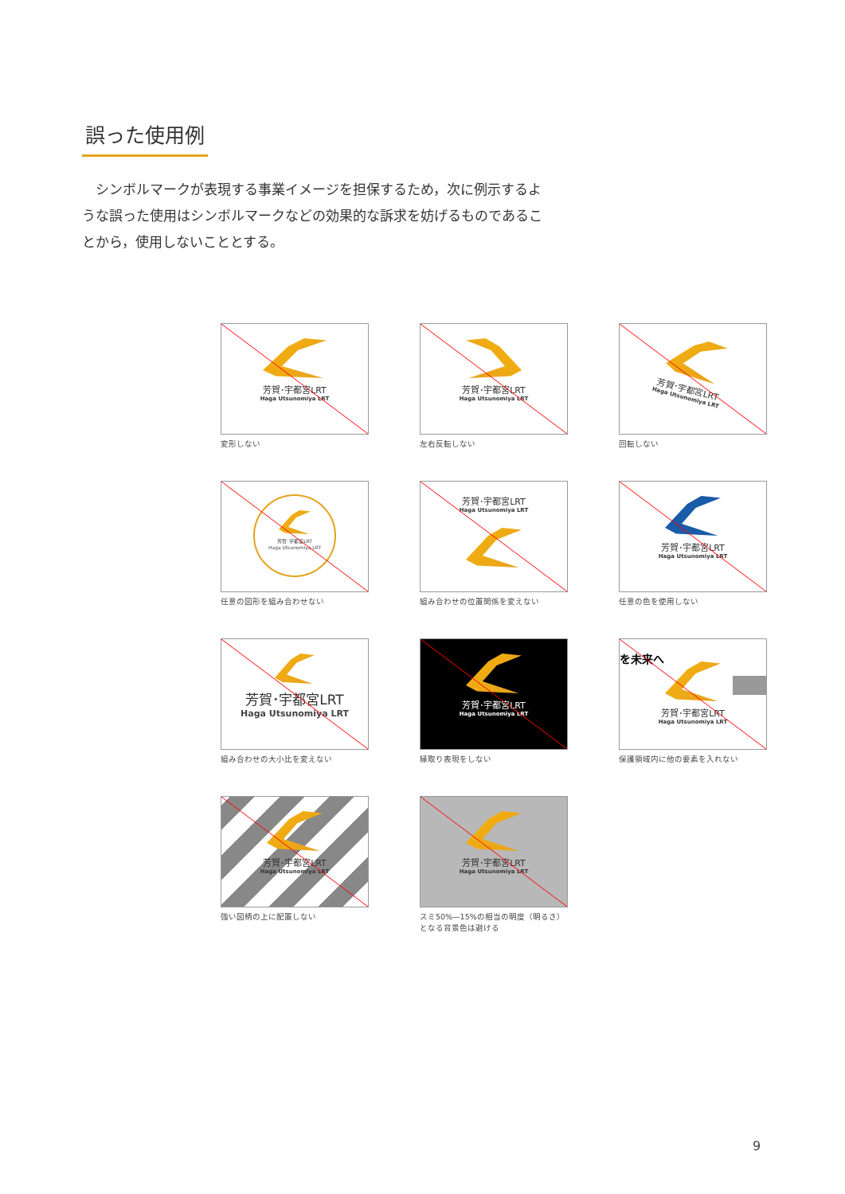誤った使用例
　シンボルマークが表現する事業イメージを担保するため，次に例示するような誤った使用はシンボルマークなどの効果的な訴求を妨げるものであることから，使用しないこととする。
芳賀･宇都宮LRT
Haga Utsunomiya LRT
変形しない
芳賀･宇都宮LRT
Haga Utsunomiya LRT
左右反転しない
芳賀･宇都宮LRT
Haga Utsunomiya LRT
回転しない
芳賀･宇都宮LRT
Haga Utsunomiya LRT
任意の図形を組み合わせない
芳賀･宇都宮LRT
Haga Utsunomiya LRT
組み合わせの位置関係を変えない
芳賀･宇都宮LRT
Haga Utsunomiya LRT
任意の色を使用しない
芳賀･宇都宮LRT
Haga Utsunomiya LRT
組み合わせの大小比を変えない
芳賀･宇都宮LRT
Haga Utsunomiya LRT
縁取り表現をしない
を未来へ
芳賀･宇都宮LRT
Haga Utsunomiya LRT
保護領域内に他の要素を入れない
芳賀･宇都宮LRT
Haga Utsunomiya LRT
強い図柄の上に配置しない
芳賀･宇都宮LRT
Haga Utsunomiya LRT
スミ50%―15%の相当の明度（明るさ）
となる背景色は避ける
9